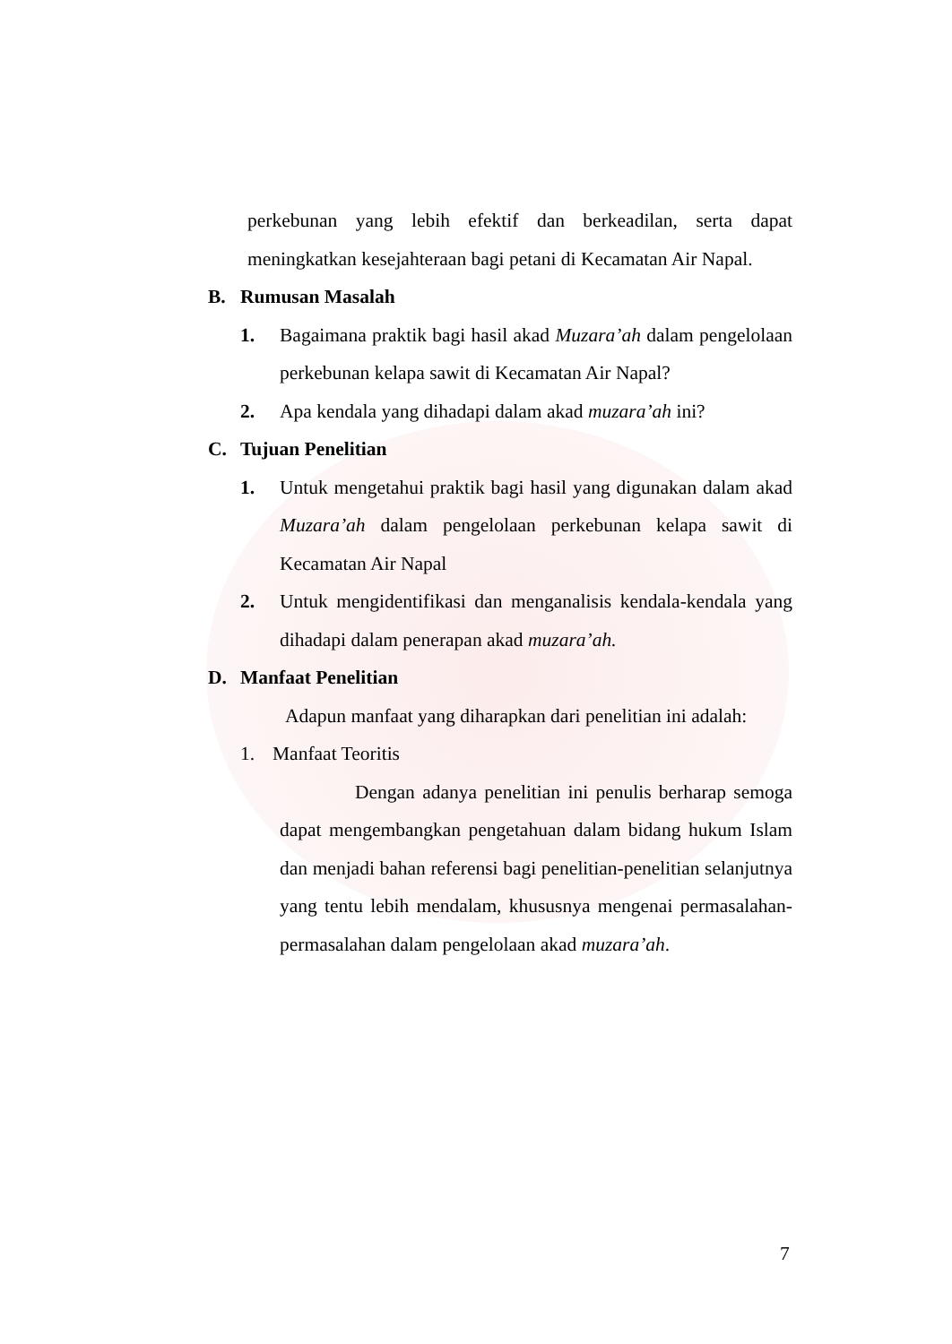perkebunan yang lebih efektif dan berkeadilan, serta dapat meningkatkan kesejahteraan bagi petani di Kecamatan Air Napal.
B. Rumusan Masalah
1. Bagaimana praktik bagi hasil akad Muzara’ah dalam pengelolaan perkebunan kelapa sawit di Kecamatan Air Napal?
2. Apa kendala yang dihadapi dalam akad muzara’ah ini?
C. Tujuan Penelitian
1. Untuk mengetahui praktik bagi hasil yang digunakan dalam akad Muzara’ah dalam pengelolaan perkebunan kelapa sawit di Kecamatan Air Napal
2. Untuk mengidentifikasi dan menganalisis kendala-kendala yang dihadapi dalam penerapan akad muzara’ah.
D. Manfaat Penelitian
Adapun manfaat yang diharapkan dari penelitian ini adalah:
1. Manfaat Teoritis
Dengan adanya penelitian ini penulis berharap semoga dapat mengembangkan pengetahuan dalam bidang hukum Islam dan menjadi bahan referensi bagi penelitian-penelitian selanjutnya yang tentu lebih mendalam, khususnya mengenai permasalahan-permasalahan dalam pengelolaan akad muzara’ah.
7